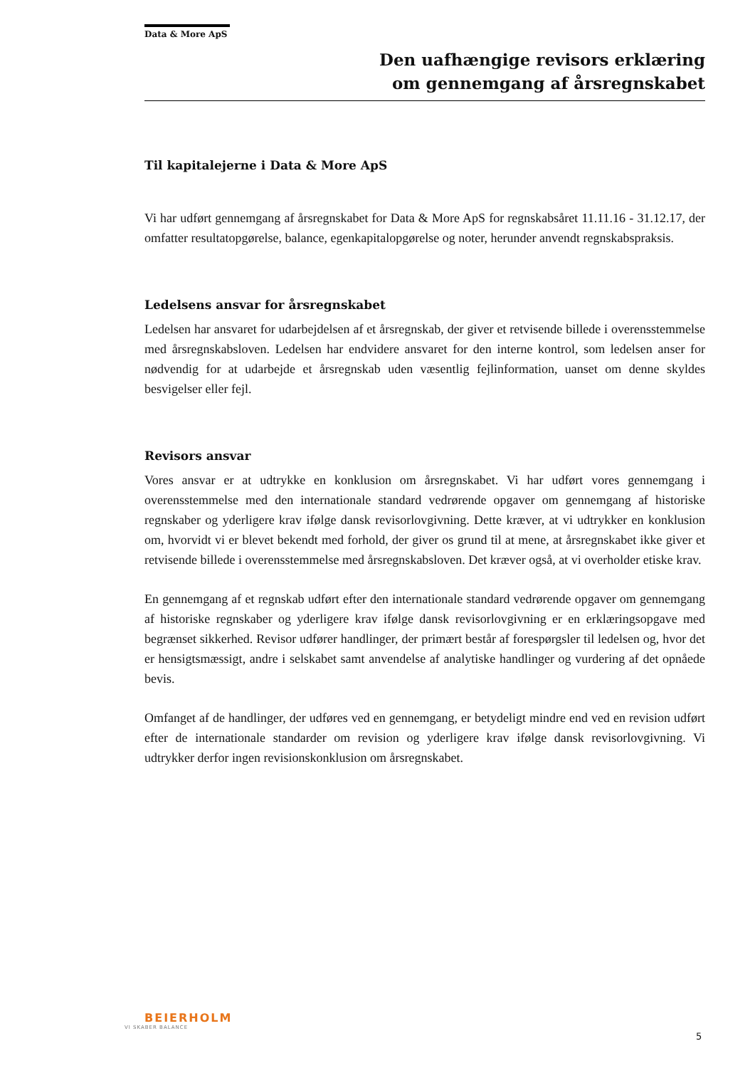Data & More ApS
Den uafhængige revisors erklæring
om gennemgang af årsregnskabet
Til kapitalejerne i Data & More ApS
Vi har udført gennemgang af årsregnskabet for Data & More ApS for regnskabsåret 11.11.16 - 31.12.17, der omfatter resultatopgørelse, balance, egenkapitalopgørelse og noter, herunder anvendt regnskabspraksis.
Ledelsens ansvar for årsregnskabet
Ledelsen har ansvaret for udarbejdelsen af et årsregnskab, der giver et retvisende billede i overensstemmelse med årsregnskabsloven. Ledelsen har endvidere ansvaret for den interne kontrol, som ledelsen anser for nødvendig for at udarbejde et årsregnskab uden væsentlig fejlinformation, uanset om denne skyldes besvigelser eller fejl.
Revisors ansvar
Vores ansvar er at udtrykke en konklusion om årsregnskabet. Vi har udført vores gennemgang i overensstemmelse med den internationale standard vedrørende opgaver om gennemgang af historiske regnskaber og yderligere krav ifølge dansk revisorlovgivning. Dette kræver, at vi udtrykker en konklusion om, hvorvidt vi er blevet bekendt med forhold, der giver os grund til at mene, at årsregnskabet ikke giver et retvisende billede i overensstemmelse med årsregnskabsloven. Det kræver også, at vi overholder etiske krav.
En gennemgang af et regnskab udført efter den internationale standard vedrørende opgaver om gennemgang af historiske regnskaber og yderligere krav ifølge dansk revisorlovgivning er en erklæringsopgave med begrænset sikkerhed. Revisor udfører handlinger, der primært består af forespørgsler til ledelsen og, hvor det er hensigtsmæssigt, andre i selskabet samt anvendelse af analytiske handlinger og vurdering af det opnåede bevis.
Omfanget af de handlinger, der udføres ved en gennemgang, er betydeligt mindre end ved en revision udført efter de internationale standarder om revision og yderligere krav ifølge dansk revisorlovgivning. Vi udtrykker derfor ingen revisionskonklusion om årsregnskabet.
BEIERHOLM
VI SKABER BALANCE
5